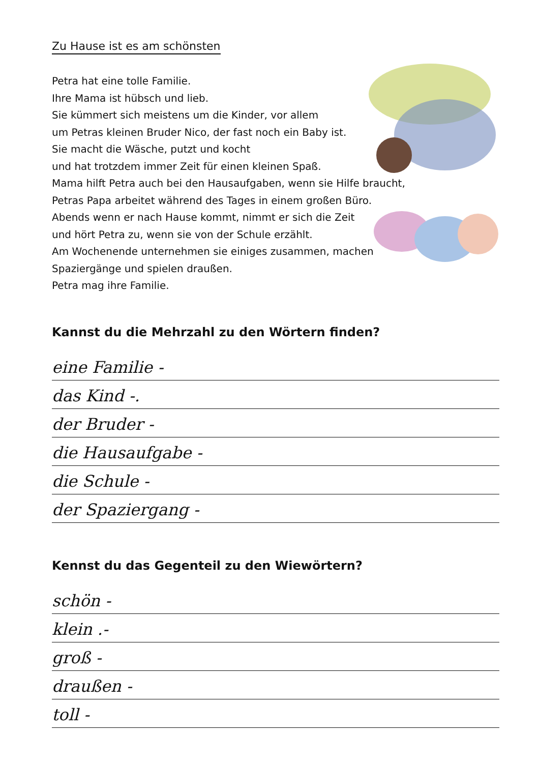Zu Hause ist es am schönsten
Petra hat eine tolle Familie.
Ihre Mama ist hübsch und lieb.
Sie kümmert sich meistens um die Kinder, vor allem
um Petras kleinen Bruder Nico, der fast noch ein Baby ist.
Sie macht die Wäsche, putzt und kocht
und hat trotzdem immer Zeit für einen kleinen Spaß.
Mama hilft Petra auch bei den Hausaufgaben, wenn sie Hilfe braucht,
Petras Papa arbeitet während des Tages in einem großen Büro.
Abends wenn er nach Hause kommt, nimmt er sich die Zeit
und hört Petra zu, wenn sie von der Schule erzählt.
Am Wochenende unternehmen sie einiges zusammen, machen
Spaziergänge und spielen draußen.
Petra mag ihre Familie.
Kannst du die Mehrzahl zu den Wörtern finden?
eine Familie -
das Kind -.
der Bruder -
die Hausaufgabe -
die Schule -
der Spaziergang -
Kennst du das Gegenteil zu den Wiewörtern?
schön -
klein .-
groß -
draußen -
toll -